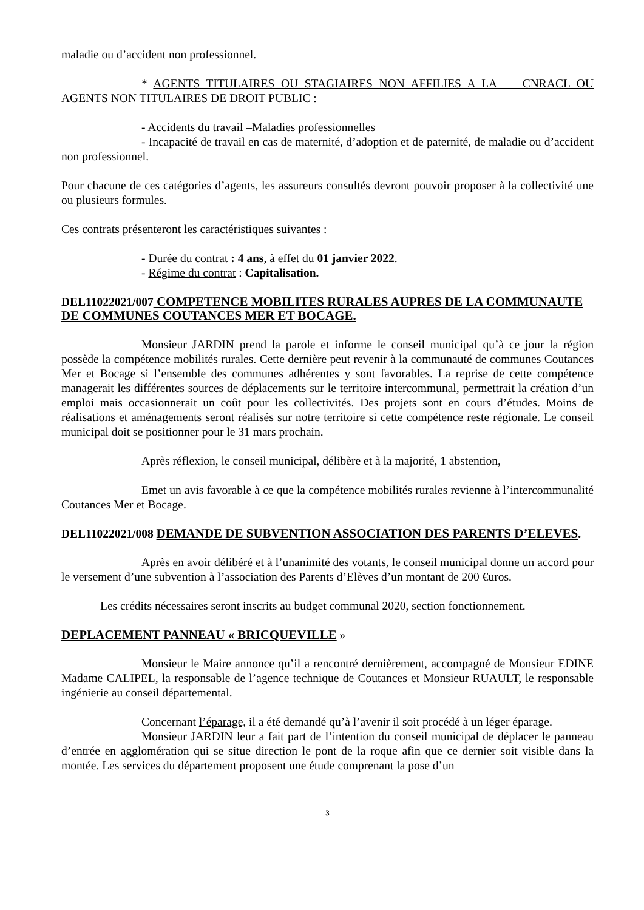maladie ou d’accident non professionnel.
* AGENTS TITULAIRES OU STAGIAIRES NON AFFILIES A LA CNRACL OU AGENTS NON TITULAIRES DE DROIT PUBLIC :
- Accidents du travail –Maladies professionnelles
- Incapacité de travail en cas de maternité, d’adoption et de paternité, de maladie ou d’accident non professionnel.
Pour chacune de ces catégories d’agents, les assureurs consultés devront pouvoir proposer à la collectivité une ou plusieurs formules.
Ces contrats présenteront les caractéristiques suivantes :
- Durée du contrat : 4 ans, à effet du 01 janvier 2022.
- Régime du contrat : Capitalisation.
DEL11022021/007 COMPETENCE MOBILITES RURALES AUPRES DE LA COMMUNAUTE DE COMMUNES COUTANCES MER ET BOCAGE.
Monsieur JARDIN prend la parole et informe le conseil municipal qu’à ce jour la région possède la compétence mobilités rurales. Cette dernière peut revenir à la communauté de communes Coutances Mer et Bocage si l’ensemble des communes adhérentes y sont favorables. La reprise de cette compétence managerait les différentes sources de déplacements sur le territoire intercommunal, permettrait la création d’un emploi mais occasionnerait un coût pour les collectivités. Des projets sont en cours d’études. Moins de réalisations et aménagements seront réalisés sur notre territoire si cette compétence reste régionale. Le conseil municipal doit se positionner pour le 31 mars prochain.
Après réflexion, le conseil municipal, délibère et à la majorité, 1 abstention,
Emet un avis favorable à ce que la compétence mobilités rurales revienne à l’intercommunalité Coutances Mer et Bocage.
DEL11022021/008 DEMANDE DE SUBVENTION ASSOCIATION DES PARENTS D’ELEVES.
Après en avoir délibéré et à l’unanimité des votants, le conseil municipal donne un accord pour le versement d’une subvention à l’association des Parents d’Elèves d’un montant de 200 €uros.
Les crédits nécessaires seront inscrits au budget communal 2020, section fonctionnement.
DEPLACEMENT PANNEAU « BRICQUEVILLE »
Monsieur le Maire annonce qu’il a rencontré dernièrement, accompagné de Monsieur EDINE Madame CALIPEL, la responsable de l’agence technique de Coutances et Monsieur RUAULT, le responsable ingénierie au conseil départemental.
Concernant l’éparage, il a été demandé qu’à l’avenir il soit procédé à un léger éparage.
Monsieur JARDIN leur a fait part de l’intention du conseil municipal de déplacer le panneau d’entrée en agglomération qui se situe direction le pont de la roque afin que ce dernier soit visible dans la montée. Les services du département proposent une étude comprenant la pose d’un
3